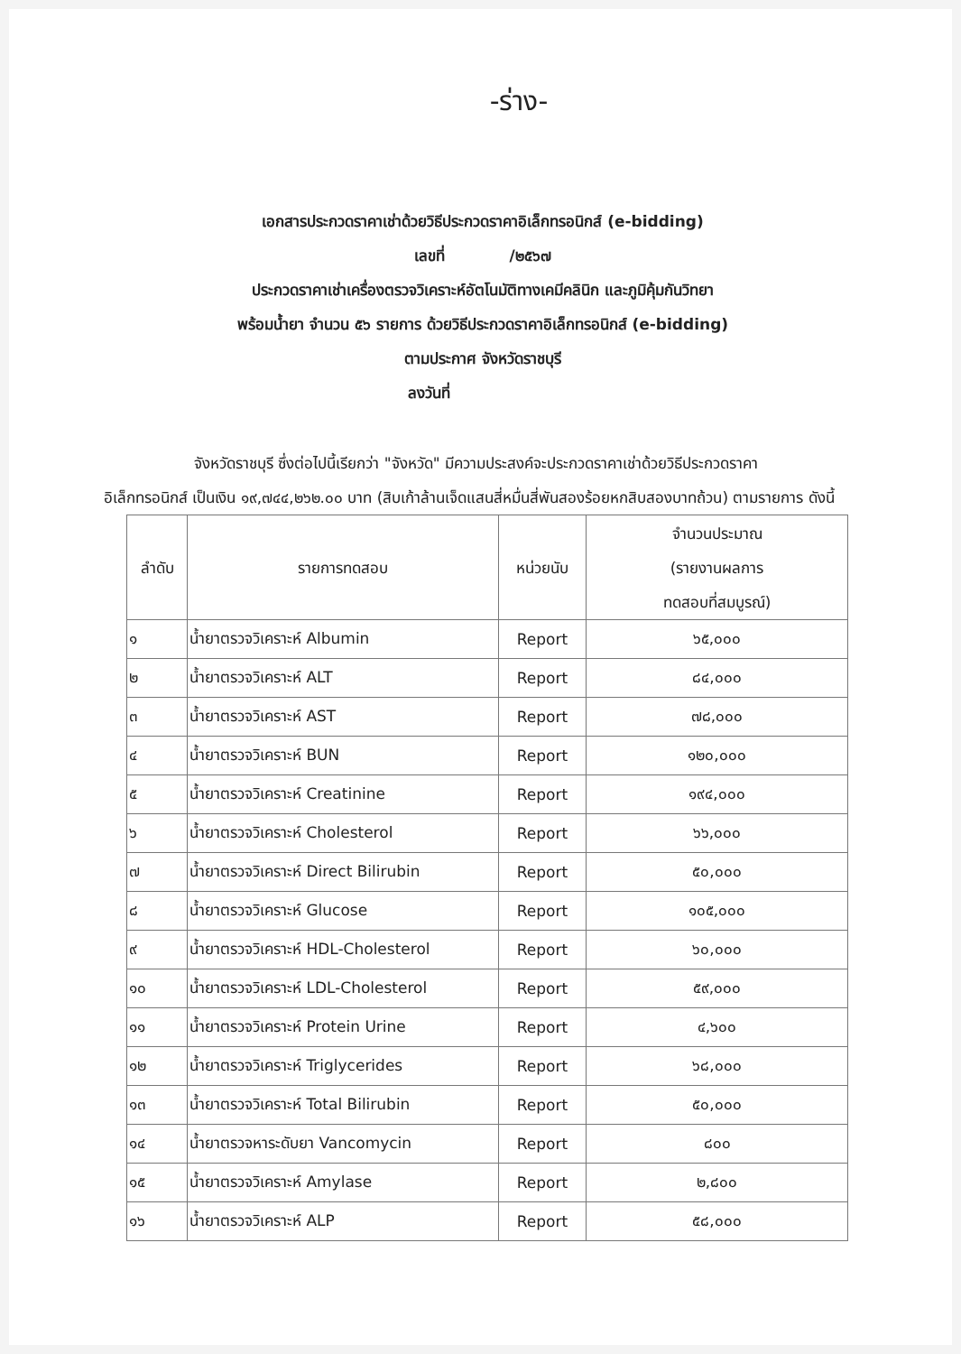-ร่าง-
เอกสารประกวดราคาเช่าด้วยวิธีประกวดราคาอิเล็กทรอนิกส์ (e-bidding)
เลขที่ /๒๕๖๗
ประกวดราคาเช่าเครื่องตรวจวิเคราะห์อัตโนมัติทางเคมีคลินิก และภูมิคุ้มกันวิทยา
พร้อมน้ำยา จำนวน ๕๖ รายการ ด้วยวิธีประกวดราคาอิเล็กทรอนิกส์ (e-bidding)
ตามประกาศ จังหวัดราชบุรี
ลงวันที่
จังหวัดราชบุรี ซึ่งต่อไปนี้เรียกว่า "จังหวัด" มีความประสงค์จะประกวดราคาเช่าด้วยวิธีประกวดราคา
อิเล็กทรอนิกส์ เป็นเงิน ๑๙,๗๔๔,๒๖๒.๐๐ บาท (สิบเก้าล้านเจ็ดแสนสี่หมื่นสี่พันสองร้อยหกสิบสองบาทถ้วน) ตามรายการ ดังนี้
| ลำดับ | รายการทดสอบ | หน่วยนับ | จำนวนประมาณ (รายงานผลการ ทดสอบที่สมบูรณ์) |
| --- | --- | --- | --- |
| ๑ | น้ำยาตรวจวิเคราะห์ Albumin | Report | ๖๕,๐๐๐ |
| ๒ | น้ำยาตรวจวิเคราะห์ ALT | Report | ๘๔,๐๐๐ |
| ๓ | น้ำยาตรวจวิเคราะห์ AST | Report | ๗๘,๐๐๐ |
| ๔ | น้ำยาตรวจวิเคราะห์ BUN | Report | ๑๒๐,๐๐๐ |
| ๕ | น้ำยาตรวจวิเคราะห์ Creatinine | Report | ๑๙๔,๐๐๐ |
| ๖ | น้ำยาตรวจวิเคราะห์ Cholesterol | Report | ๖๖,๐๐๐ |
| ๗ | น้ำยาตรวจวิเคราะห์ Direct Bilirubin | Report | ๕๐,๐๐๐ |
| ๘ | น้ำยาตรวจวิเคราะห์ Glucose | Report | ๑๐๕,๐๐๐ |
| ๙ | น้ำยาตรวจวิเคราะห์ HDL-Cholesterol | Report | ๖๐,๐๐๐ |
| ๑๐ | น้ำยาตรวจวิเคราะห์ LDL-Cholesterol | Report | ๕๙,๐๐๐ |
| ๑๑ | น้ำยาตรวจวิเคราะห์ Protein Urine | Report | ๔,๖๐๐ |
| ๑๒ | น้ำยาตรวจวิเคราะห์ Triglycerides | Report | ๖๘,๐๐๐ |
| ๑๓ | น้ำยาตรวจวิเคราะห์ Total Bilirubin | Report | ๕๐,๐๐๐ |
| ๑๔ | น้ำยาตรวจหาระดับยา Vancomycin | Report | ๘๐๐ |
| ๑๕ | น้ำยาตรวจวิเคราะห์ Amylase | Report | ๒,๘๐๐ |
| ๑๖ | น้ำยาตรวจวิเคราะห์ ALP | Report | ๕๘,๐๐๐ |